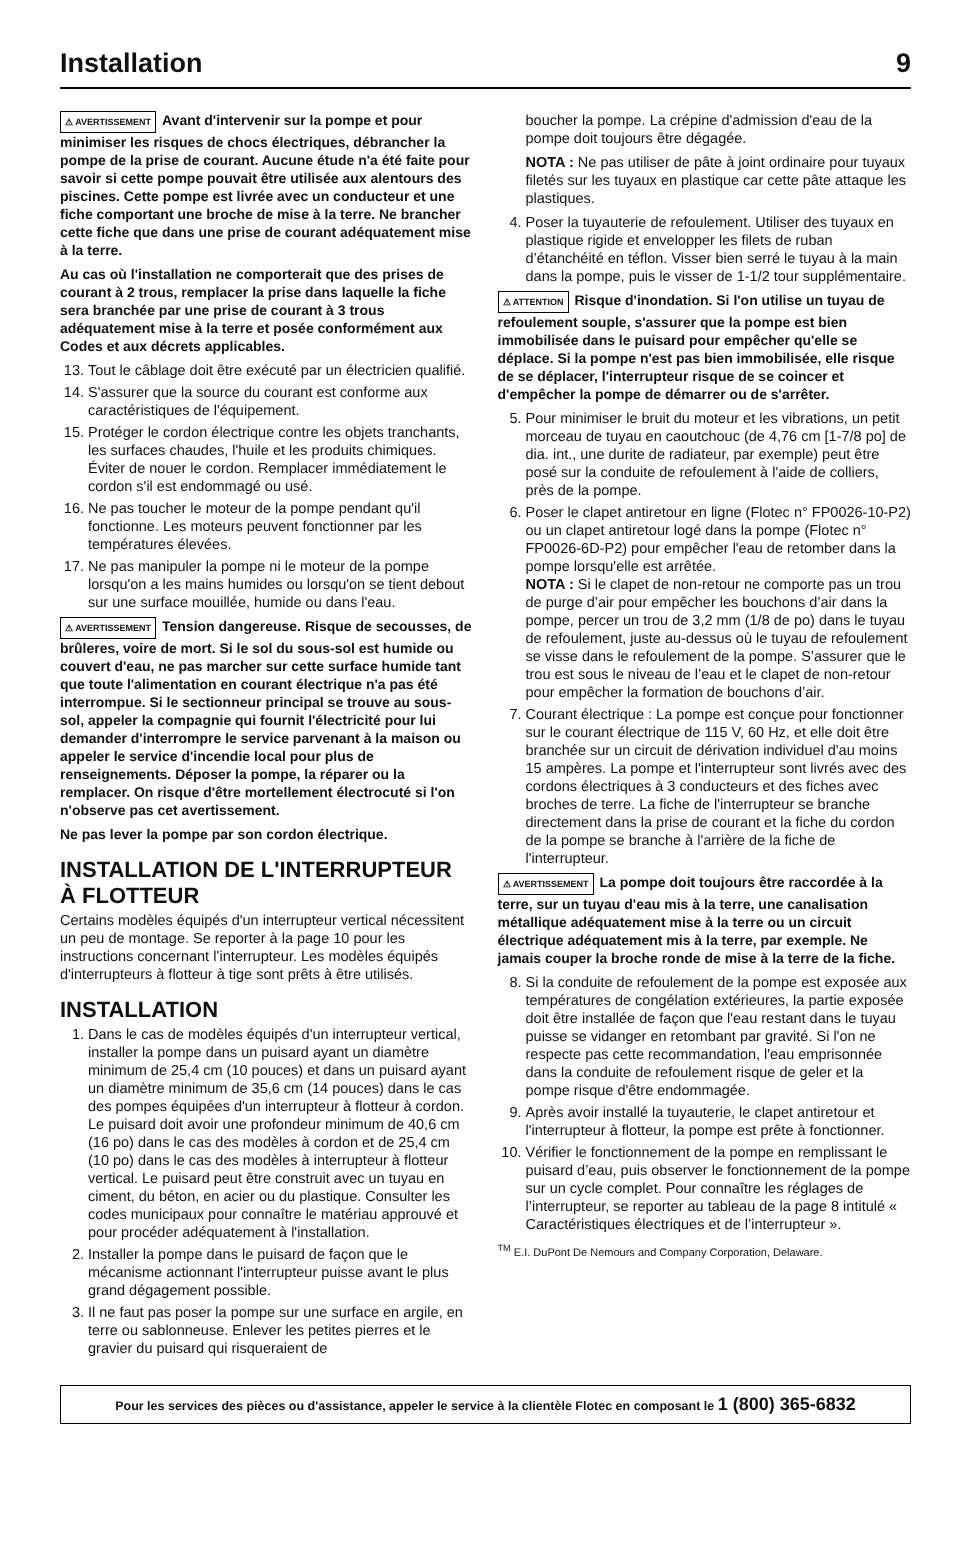Installation 9
⚠ AVERTISSEMENT Avant d'intervenir sur la pompe et pour minimiser les risques de chocs électriques, débrancher la pompe de la prise de courant. Aucune étude n'a été faite pour savoir si cette pompe pouvait être utilisée aux alentours des piscines. Cette pompe est livrée avec un conducteur et une fiche comportant une broche de mise à la terre. Ne brancher cette fiche que dans une prise de courant adéquatement mise à la terre.
Au cas où l'installation ne comporterait que des prises de courant à 2 trous, remplacer la prise dans laquelle la fiche sera branchée par une prise de courant à 3 trous adéquatement mise à la terre et posée conformément aux Codes et aux décrets applicables.
13. Tout le câblage doit être exécuté par un électricien qualifié.
14. S'assurer que la source du courant est conforme aux caractéristiques de l'équipement.
15. Protéger le cordon électrique contre les objets tranchants, les surfaces chaudes, l'huile et les produits chimiques. Éviter de nouer le cordon. Remplacer immédiatement le cordon s'il est endommagé ou usé.
16. Ne pas toucher le moteur de la pompe pendant qu'il fonctionne. Les moteurs peuvent fonctionner par les températures élevées.
17. Ne pas manipuler la pompe ni le moteur de la pompe lorsqu'on a les mains humides ou lorsqu'on se tient debout sur une surface mouillée, humide ou dans l'eau.
⚠ AVERTISSEMENT Tension dangereuse. Risque de secousses, de brûleres, voire de mort. Si le sol du sous-sol est humide ou couvert d'eau, ne pas marcher sur cette surface humide tant que toute l'alimentation en courant électrique n'a pas été interrompue. Si le sectionneur principal se trouve au sous-sol, appeler la compagnie qui fournit l'électricité pour lui demander d'interrompre le service parvenant à la maison ou appeler le service d'incendie local pour plus de renseignements. Déposer la pompe, la réparer ou la remplacer. On risque d'être mortellement électrocuté si l'on n'observe pas cet avertissement.
Ne pas lever la pompe par son cordon électrique.
INSTALLATION DE L'INTERRUPTEUR À FLOTTEUR
Certains modèles équipés d'un interrupteur vertical nécessitent un peu de montage. Se reporter à la page 10 pour les instructions concernant l’interrupteur. Les modèles équipés d'interrupteurs à flotteur à tige sont prêts à être utilisés.
INSTALLATION
1. Dans le cas de modèles équipés d'un interrupteur vertical, installer la pompe dans un puisard ayant un diamètre minimum de 25,4 cm (10 pouces) et dans un puisard ayant un diamètre minimum de 35,6 cm (14 pouces) dans le cas des pompes équipées d'un interrupteur à flotteur à cordon. Le puisard doit avoir une profondeur minimum de 40,6 cm (16 po) dans le cas des modèles à cordon et de 25,4 cm (10 po) dans le cas des modèles à interrupteur à flotteur vertical. Le puisard peut être construit avec un tuyau en ciment, du béton, en acier ou du plastique. Consulter les codes municipaux pour connaître le matériau approuvé et pour procéder adéquatement à l'installation.
2. Installer la pompe dans le puisard de façon que le mécanisme actionnant l'interrupteur puisse avant le plus grand dégagement possible.
3. Il ne faut pas poser la pompe sur une surface en argile, en terre ou sablonneuse. Enlever les petites pierres et le gravier du puisard qui risqueraient de
boucher la pompe. La crépine d'admission d'eau de la pompe doit toujours être dégagée.
NOTA : Ne pas utiliser de pâte à joint ordinaire pour tuyaux filetés sur les tuyaux en plastique car cette pâte attaque les plastiques.
4. Poser la tuyauterie de refoulement. Utiliser des tuyaux en plastique rigide et envelopper les filets de ruban d’étanchéité en téflon. Visser bien serré le tuyau à la main dans la pompe, puis le visser de 1-1/2 tour supplémentaire.
⚠ ATTENTION Risque d'inondation. Si l'on utilise un tuyau de refoulement souple, s'assurer que la pompe est bien immobilisée dans le puisard pour empêcher qu'elle se déplace. Si la pompe n'est pas bien immobilisée, elle risque de se déplacer, l'interrupteur risque de se coincer et d'empêcher la pompe de démarrer ou de s'arrêter.
5. Pour minimiser le bruit du moteur et les vibrations, un petit morceau de tuyau en caoutchouc (de 4,76 cm [1-7/8 po] de dia. int., une durite de radiateur, par exemple) peut être posé sur la conduite de refoulement à l'aide de colliers, près de la pompe.
6. Poser le clapet antiretour en ligne (Flotec n° FP0026-10-P2) ou un clapet antiretour logé dans la pompe (Flotec n° FP0026-6D-P2) pour empêcher l'eau de retomber dans la pompe lorsqu'elle est arrêtée.
NOTA : Si le clapet de non-retour ne comporte pas un trou de purge d’air pour empêcher les bouchons d’air dans la pompe, percer un trou de 3,2 mm (1/8 de po) dans le tuyau de refoulement, juste au-dessus où le tuyau de refoulement se visse dans le refoulement de la pompe. S’assurer que le trou est sous le niveau de l’eau et le clapet de non-retour pour empêcher la formation de bouchons d’air.
7. Courant électrique : La pompe est conçue pour fonctionner sur le courant électrique de 115 V, 60 Hz, et elle doit être branchée sur un circuit de dérivation individuel d'au moins 15 ampères. La pompe et l'interrupteur sont livrés avec des cordons électriques à 3 conducteurs et des fiches avec broches de terre. La fiche de l'interrupteur se branche directement dans la prise de courant et la fiche du cordon de la pompe se branche à l'arrière de la fiche de l'interrupteur.
⚠ AVERTISSEMENT La pompe doit toujours être raccordée à la terre, sur un tuyau d'eau mis à la terre, une canalisation métallique adéquatement mise à la terre ou un circuit électrique adéquatement mis à la terre, par exemple. Ne jamais couper la broche ronde de mise à la terre de la fiche.
8. Si la conduite de refoulement de la pompe est exposée aux températures de congélation extérieures, la partie exposée doit être installée de façon que l'eau restant dans le tuyau puisse se vidanger en retombant par gravité. Si l'on ne respecte pas cette recommandation, l'eau emprisonnée dans la conduite de refoulement risque de geler et la pompe risque d'être endommagée.
9. Après avoir installé la tuyauterie, le clapet antiretour et l'interrupteur à flotteur, la pompe est prête à fonctionner.
10. Vérifier le fonctionnement de la pompe en remplissant le puisard d’eau, puis observer le fonctionnement de la pompe sur un cycle complet. Pour connaître les réglages de l’interrupteur, se reporter au tableau de la page 8 intitulé « Caractéristiques électriques et de l’interrupteur ».
<sup>TM</sup> E.I. DuPont De Nemours and Company Corporation, Delaware.
Pour les services des pièces ou d'assistance, appeler le service à la clientèle Flotec en composant le 1 (800) 365-6832